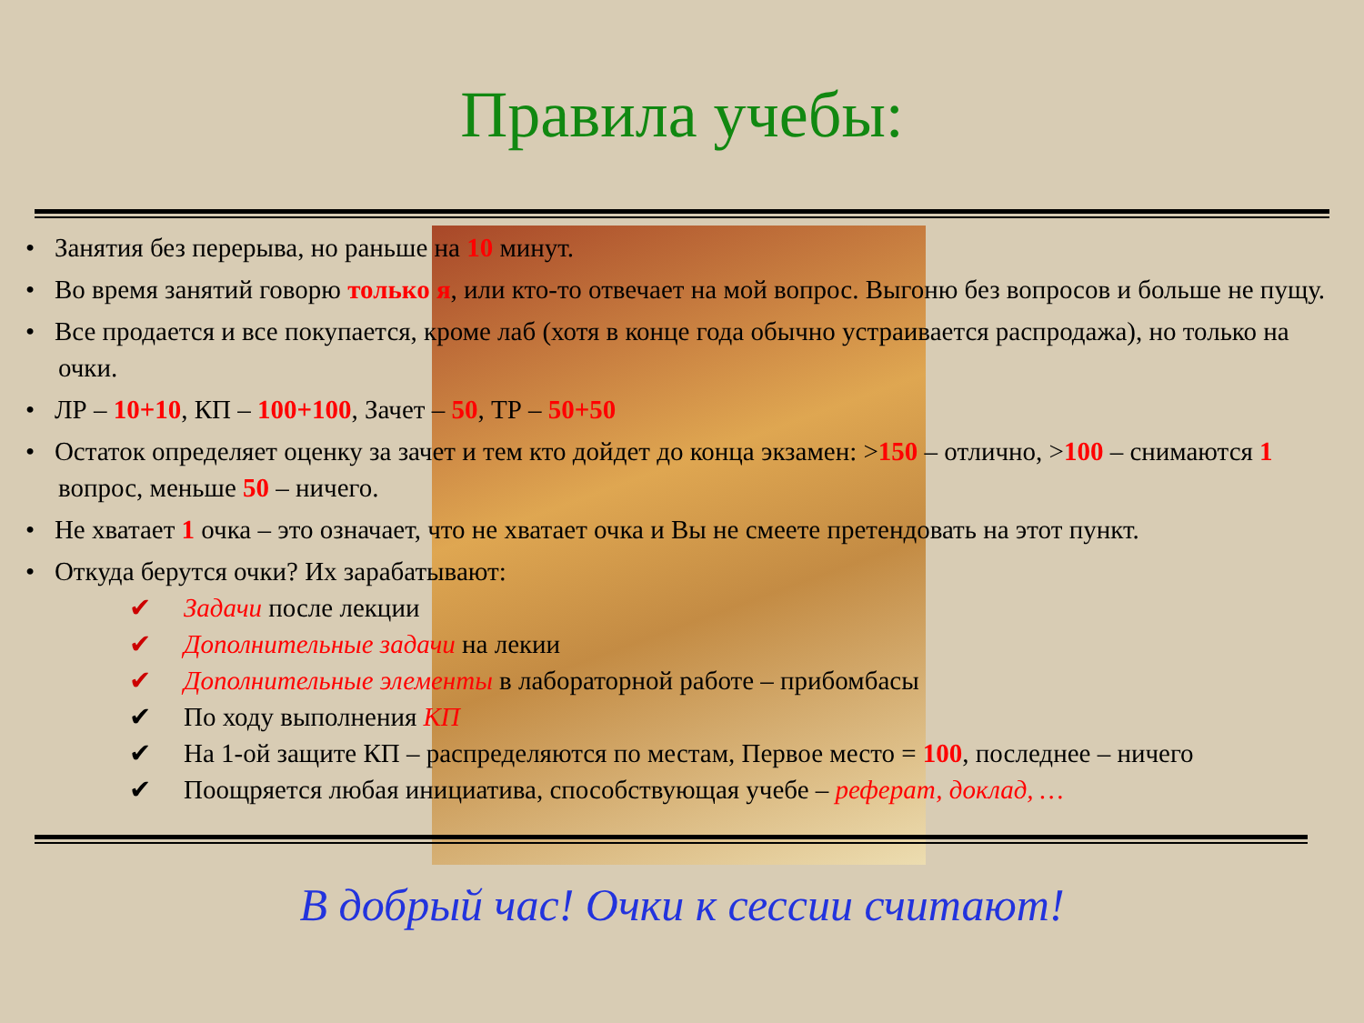Правила учебы:
• Занятия без перерыва, но раньше на 10 минут.
• Во время занятий говорю только я, или кто-то отвечает на мой вопрос. Выгоню без вопросов и больше не пущу.
• Все продается и все покупается, кроме лаб (хотя в конце года обычно устраивается распродажа), но только на очки.
• ЛР – 10+10, КП – 100+100, Зачет – 50, ТР – 50+50
• Остаток определяет оценку за зачет и тем кто дойдет до конца экзамен: >150 – отлично, >100 – снимаются 1 вопрос, меньше 50 – ничего.
• Не хватает 1 очка – это означает, что не хватает очка и Вы не смеете претендовать на этот пункт.
• Откуда берутся очки? Их зарабатывают:
✔ Задачи после лекции
✔ Дополнительные задачи на лекии
✔ Дополнительные элементы в лабораторной работе – прибомбасы
✔ По ходу выполнения КП
✔ На 1-ой защите КП – распределяются по местам, Первое место = 100, последнее – ничего
✔ Поощряется любая инициатива, способствующая учебе – реферат, доклад, …
В добрый час! Очки к сессии считают!